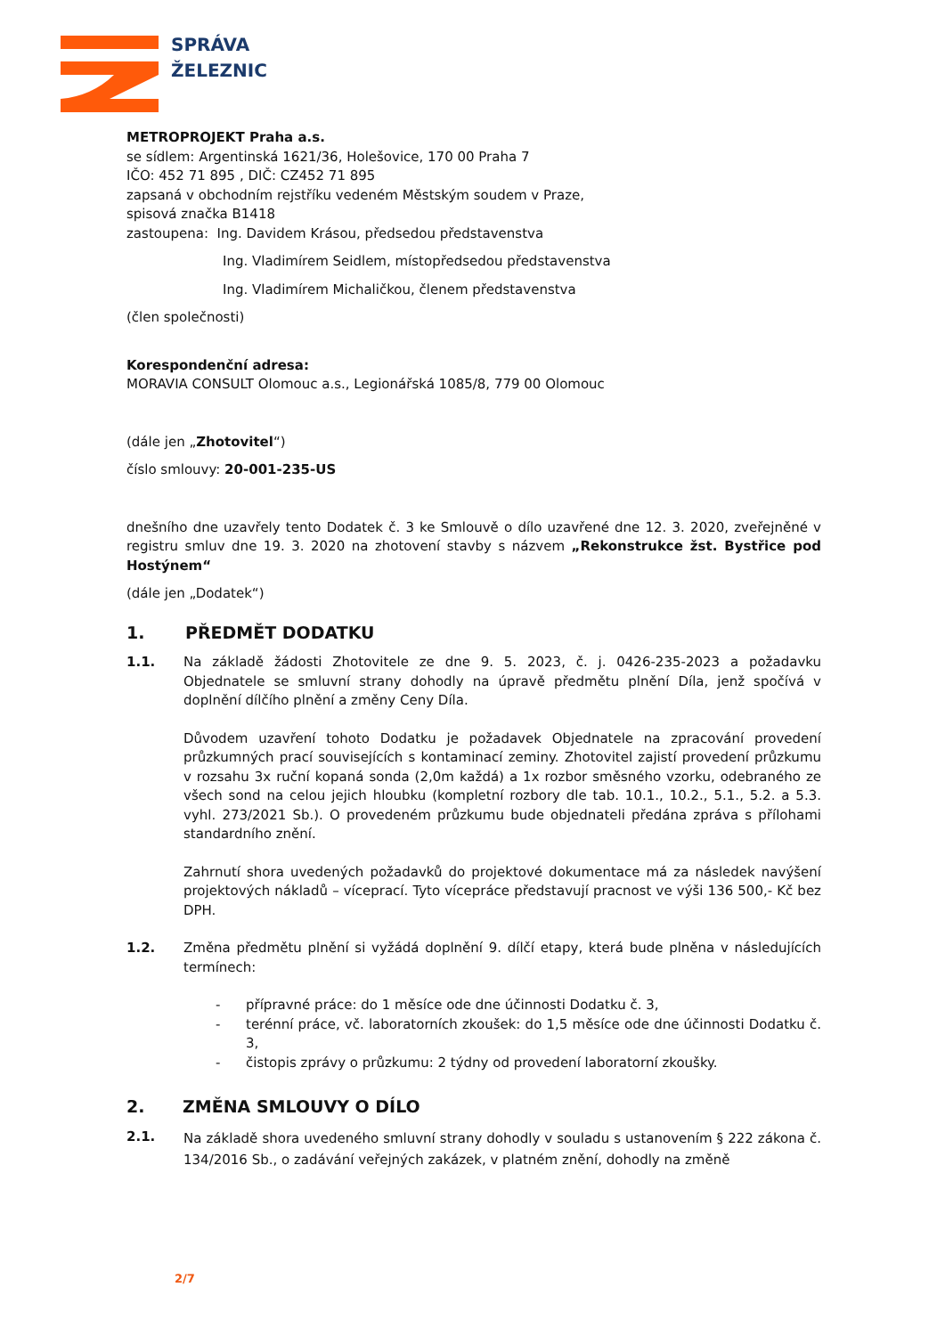SPRÁVA
ŽELEZNIC
METROPROJEKT Praha a.s.
se sídlem: Argentinská 1621/36, Holešovice, 170 00 Praha 7
IČO: 452 71 895 , DIČ: CZ452 71 895
zapsaná v obchodním rejstříku vedeném Městským soudem v Praze,
spisová značka B1418
zastoupena: Ing. Davidem Krásou, předsedou představenstva
Ing. Vladimírem Seidlem, místopředsedou představenstva
Ing. Vladimírem Michaličkou, členem představenstva
(člen společnosti)
Korespondenční adresa:
MORAVIA CONSULT Olomouc a.s., Legionářská 1085/8, 779 00 Olomouc
(dále jen „Zhotovitel“)
číslo smlouvy: 20-001-235-US
dnešního dne uzavřely tento Dodatek č. 3 ke Smlouvě o dílo uzavřené dne 12. 3. 2020, zveřejněné v registru smluv dne 19. 3. 2020 na zhotovení stavby s názvem „Rekonstrukce žst. Bystřice pod Hostýnem“
(dále jen „Dodatek“)
1. PŘEDMĚT DODATKU
1.1. Na základě žádosti Zhotovitele ze dne 9. 5. 2023, č. j. 0426-235-2023 a požadavku Objednatele se smluvní strany dohodly na úpravě předmětu plnění Díla, jenž spočívá v doplnění dílčího plnění a změny Ceny Díla.
Důvodem uzavření tohoto Dodatku je požadavek Objednatele na zpracování provedení průzkumných prací souvisejících s kontaminací zeminy. Zhotovitel zajistí provedení průzkumu v rozsahu 3x ruční kopaná sonda (2,0m každá) a 1x rozbor směsného vzorku, odebraného ze všech sond na celou jejich hloubku (kompletní rozbory dle tab. 10.1., 10.2., 5.1., 5.2. a 5.3. vyhl. 273/2021 Sb.). O provedeném průzkumu bude objednateli předána zpráva s přílohami standardního znění.
Zahrnutí shora uvedených požadavků do projektové dokumentace má za následek navýšení projektových nákladů – víceprací. Tyto vícepráce představují pracnost ve výši 136 500,- Kč bez DPH.
1.2. Změna předmětu plnění si vyžádá doplnění 9. dílčí etapy, která bude plněna v následujících termínech:
- přípravné práce: do 1 měsíce ode dne účinnosti Dodatku č. 3,
- terénní práce, vč. laboratorních zkoušek: do 1,5 měsíce ode dne účinnosti Dodatku č. 3,
- čistopis zprávy o průzkumu: 2 týdny od provedení laboratorní zkoušky.
2. ZMĚNA SMLOUVY O DÍLO
2.1.
Na základě shora uvedeného smluvní strany dohodly v souladu s ustanovením § 222 zákona č. 134/2016 Sb., o zadávání veřejných zakázek, v platném znění, dohodly na změně
2/7